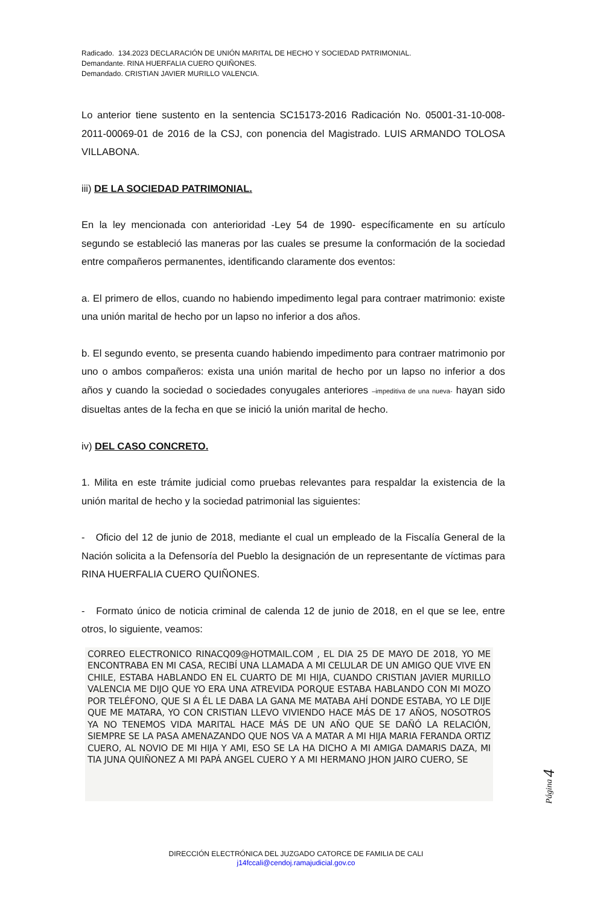Radicado. 134.2023 DECLARACIÓN DE UNIÓN MARITAL DE HECHO Y SOCIEDAD PATRIMONIAL.
Demandante. RINA HUERFALIA CUERO QUIÑONES.
Demandado. CRISTIAN JAVIER MURILLO VALENCIA.
Lo anterior tiene sustento en la sentencia SC15173-2016 Radicación No. 05001-31-10-008-2011-00069-01 de 2016 de la CSJ, con ponencia del Magistrado. LUIS ARMANDO TOLOSA VILLABONA.
iii) DE LA SOCIEDAD PATRIMONIAL.
En la ley mencionada con anterioridad -Ley 54 de 1990- específicamente en su artículo segundo se estableció las maneras por las cuales se presume la conformación de la sociedad entre compañeros permanentes, identificando claramente dos eventos:
a. El primero de ellos, cuando no habiendo impedimento legal para contraer matrimonio: existe una unión marital de hecho por un lapso no inferior a dos años.
b. El segundo evento, se presenta cuando habiendo impedimento para contraer matrimonio por uno o ambos compañeros: exista una unión marital de hecho por un lapso no inferior a dos años y cuando la sociedad o sociedades conyugales anteriores –impeditiva de una nueva- hayan sido disueltas antes de la fecha en que se inició la unión marital de hecho.
iv) DEL CASO CONCRETO.
1. Milita en este trámite judicial como pruebas relevantes para respaldar la existencia de la unión marital de hecho y la sociedad patrimonial las siguientes:
- Oficio del 12 de junio de 2018, mediante el cual un empleado de la Fiscalía General de la Nación solicita a la Defensoría del Pueblo la designación de un representante de víctimas para RINA HUERFALIA CUERO QUIÑONES.
- Formato único de noticia criminal de calenda 12 de junio de 2018, en el que se lee, entre otros, lo siguiente, veamos:
CORREO ELECTRONICO RINACQ09@HOTMAIL.COM , EL DIA 25 DE MAYO DE 2018, YO ME ENCONTRABA EN MI CASA, RECIBÍ UNA LLAMADA A MI CELULAR DE UN AMIGO QUE VIVE EN CHILE, ESTABA HABLANDO EN EL CUARTO DE MI HIJA, CUANDO CRISTIAN JAVIER MURILLO VALENCIA ME DIJO QUE YO ERA UNA ATREVIDA PORQUE ESTABA HABLANDO CON MI MOZO POR TELÉFONO, QUE SI A ÉL LE DABA LA GANA ME MATABA AHÍ DONDE ESTABA, YO LE DIJE QUE ME MATARA, YO CON CRISTIAN LLEVO VIVIENDO HACE MÁS DE 17 AÑOS, NOSOTROS YA NO TENEMOS VIDA MARITAL HACE MÁS DE UN AÑO QUE SE DAÑÓ LA RELACIÓN, SIEMPRE SE LA PASA AMENAZANDO QUE NOS VA A MATAR A MI HIJA MARIA FERANDA ORTIZ CUERO, AL NOVIO DE MI HIJA Y AMI, ESO SE LA HA DICHO A MI AMIGA DAMARIS DAZA, MI TIA JUNA QUIÑONEZ A MI PAPÁ ANGEL CUERO Y A MI HERMANO JHON JAIRO CUERO, SE
Página 4
DIRECCIÓN ELECTRÓNICA DEL JUZGADO CATORCE DE FAMILIA DE CALI
j14fccali@cendoj.ramajudicial.gov.co